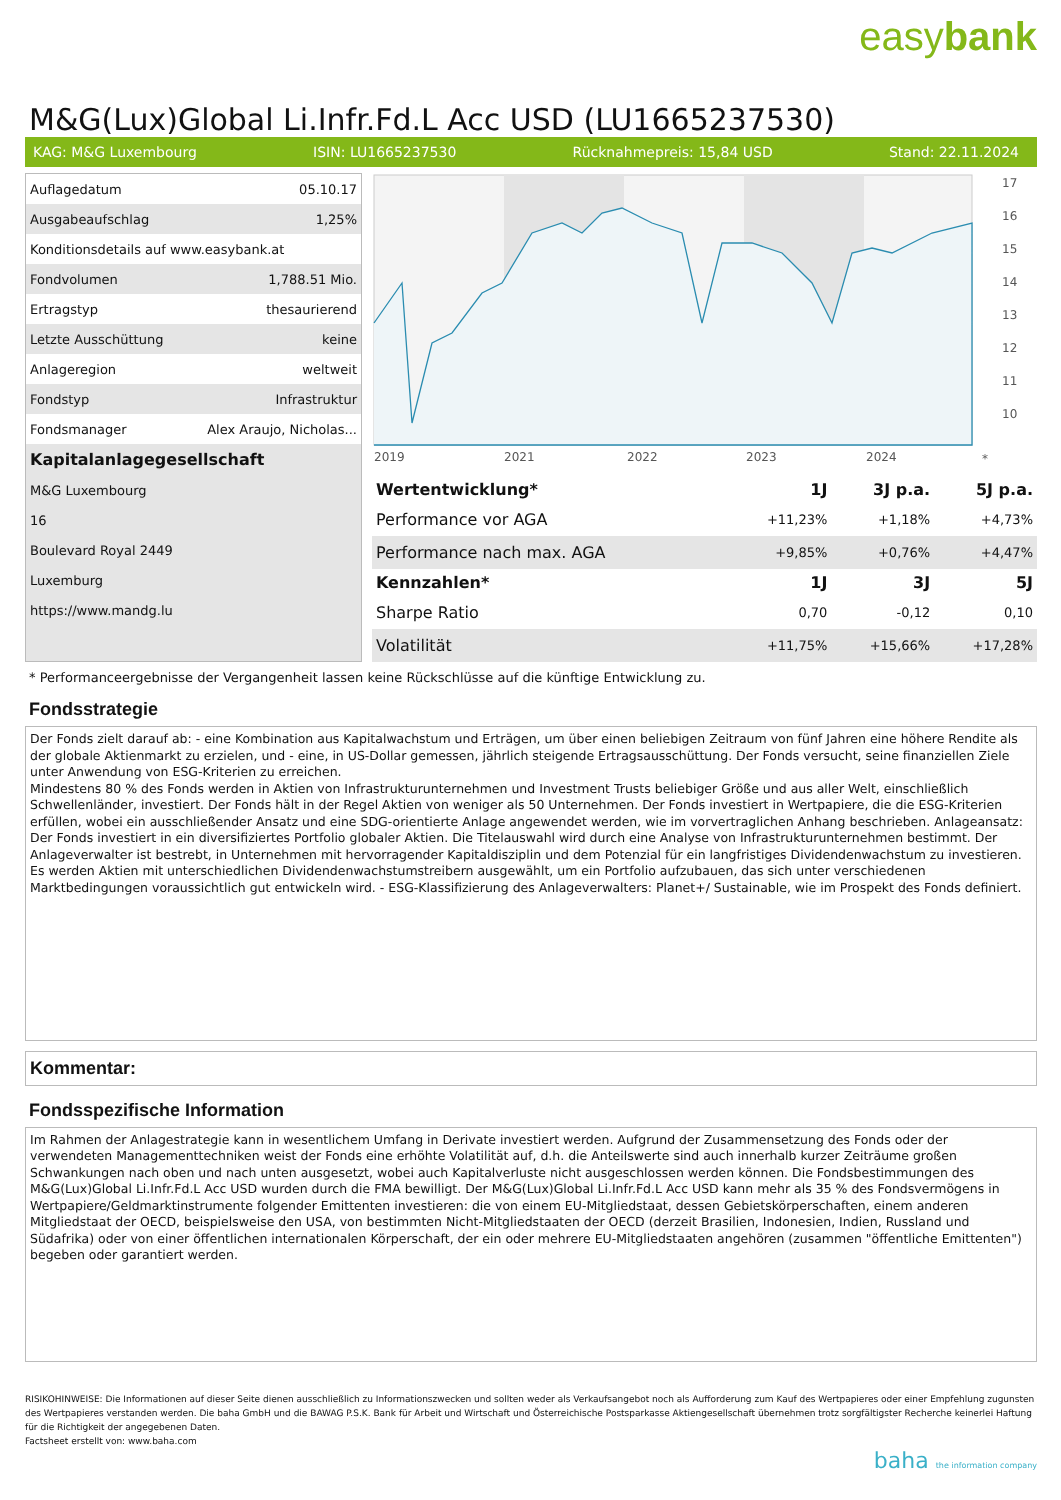easybank
M&G(Lux)Global Li.Infr.Fd.L Acc USD (LU1665237530)
KAG: M&G Luxembourg ISIN: LU1665237530 Rücknahmepreis: 15,84 USD Stand: 22.11.2024
| Auflagedatum | 05.10.17 |
| Ausgabeaufschlag | 1,25% |
| Konditionsdetails auf www.easybank.at | |
| Fondvolumen | 1,788.51 Mio. |
| Ertragstyp | thesaurierend |
| Letzte Ausschüttung | keine |
| Anlageregion | weltweit |
| Fondstyp | Infrastruktur |
| Fondsmanager | Alex Araujo, Nicholas... |
| Kapitalanlagegesellschaft | |
| M&G Luxembourg | |
| 16 | |
| Boulevard Royal 2449 | |
| Luxemburg | |
| https://www.mandg.lu | |
17
16
15
14
13
12
11
10
2019
2021
2022
2023
2024
*
| Wertentwicklung* | 1J | 3J p.a. | 5J p.a. |
| --- | --- | --- | --- |
| Performance vor AGA | +11,23% | +1,18% | +4,73% |
| Performance nach max. AGA | +9,85% | +0,76% | +4,47% |
| Kennzahlen* | 1J | 3J | 5J |
| Sharpe Ratio | 0,70 | -0,12 | 0,10 |
| Volatilität | +11,75% | +15,66% | +17,28% |
* Performanceergebnisse der Vergangenheit lassen keine Rückschlüsse auf die künftige Entwicklung zu.
Fondsstrategie
Der Fonds zielt darauf ab: - eine Kombination aus Kapitalwachstum und Erträgen, um über einen beliebigen Zeitraum von fünf Jahren eine höhere Rendite als der globale Aktienmarkt zu erzielen, und - eine, in US-Dollar gemessen, jährlich steigende Ertragsausschüttung. Der Fonds versucht, seine finanziellen Ziele unter Anwendung von ESG-Kriterien zu erreichen.
Mindestens 80 % des Fonds werden in Aktien von Infrastrukturunternehmen und Investment Trusts beliebiger Größe und aus aller Welt, einschließlich Schwellenländer, investiert. Der Fonds hält in der Regel Aktien von weniger als 50 Unternehmen. Der Fonds investiert in Wertpapiere, die die ESG-Kriterien erfüllen, wobei ein ausschließender Ansatz und eine SDG-orientierte Anlage angewendet werden, wie im vorvertraglichen Anhang beschrieben. Anlageansatz: Der Fonds investiert in ein diversifiziertes Portfolio globaler Aktien. Die Titelauswahl wird durch eine Analyse von Infrastrukturunternehmen bestimmt. Der Anlageverwalter ist bestrebt, in Unternehmen mit hervorragender Kapitaldisziplin und dem Potenzial für ein langfristiges Dividendenwachstum zu investieren. Es werden Aktien mit unterschiedlichen Dividendenwachstumstreibern ausgewählt, um ein Portfolio aufzubauen, das sich unter verschiedenen Marktbedingungen voraussichtlich gut entwickeln wird. - ESG-Klassifizierung des Anlageverwalters: Planet+/ Sustainable, wie im Prospekt des Fonds definiert.
Kommentar:
Fondsspezifische Information
Im Rahmen der Anlagestrategie kann in wesentlichem Umfang in Derivate investiert werden. Aufgrund der Zusammensetzung des Fonds oder der verwendeten Managementtechniken weist der Fonds eine erhöhte Volatilität auf, d.h. die Anteilswerte sind auch innerhalb kurzer Zeiträume großen Schwankungen nach oben und nach unten ausgesetzt, wobei auch Kapitalverluste nicht ausgeschlossen werden können. Die Fondsbestimmungen des M&G(Lux)Global Li.Infr.Fd.L Acc USD wurden durch die FMA bewilligt. Der M&G(Lux)Global Li.Infr.Fd.L Acc USD kann mehr als 35 % des Fondsvermögens in Wertpapiere/Geldmarktinstrumente folgender Emittenten investieren: die von einem EU-Mitgliedstaat, dessen Gebietskörperschaften, einem anderen Mitgliedstaat der OECD, beispielsweise den USA, von bestimmten Nicht-Mitgliedstaaten der OECD (derzeit Brasilien, Indonesien, Indien, Russland und Südafrika) oder von einer öffentlichen internationalen Körperschaft, der ein oder mehrere EU-Mitgliedstaaten angehören (zusammen "öffentliche Emittenten") begeben oder garantiert werden.
RISIKOHINWEISE: Die Informationen auf dieser Seite dienen ausschließlich zu Informationszwecken und sollten weder als Verkaufsangebot noch als Aufforderung zum Kauf des Wertpapieres oder einer Empfehlung zugunsten des Wertpapieres verstanden werden. Die baha GmbH und die BAWAG P.S.K. Bank für Arbeit und Wirtschaft und Österreichische Postsparkasse Aktiengesellschaft übernehmen trotz sorgfältigster Recherche keinerlei Haftung für die Richtigkeit der angegebenen Daten.
Factsheet erstellt von: www.baha.com
baha the information company